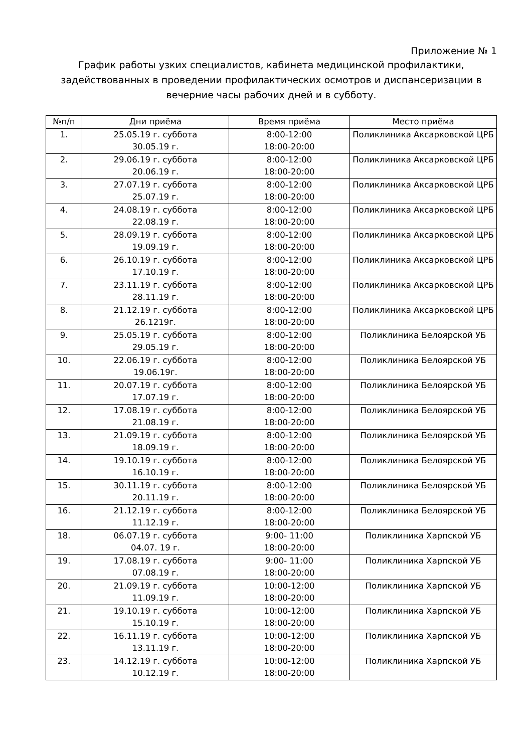Приложение № 1
График работы узких специалистов, кабинета медицинской профилактики, задействованных в проведении профилактических осмотров и диспансеризации в вечерние часы рабочих дней и в субботу.
| №п/п | Дни приёма | Время приёма | Место приёма |
| --- | --- | --- | --- |
| 1. | 25.05.19 г. суббота 30.05.19 г. | 8:00-12:00 18:00-20:00 | Поликлиника Аксарковской ЦРБ |
| 2. | 29.06.19 г. суббота 20.06.19 г. | 8:00-12:00 18:00-20:00 | Поликлиника Аксарковской ЦРБ |
| 3. | 27.07.19 г. суббота 25.07.19 г. | 8:00-12:00 18:00-20:00 | Поликлиника Аксарковской ЦРБ |
| 4. | 24.08.19 г. суббота 22.08.19 г. | 8:00-12:00 18:00-20:00 | Поликлиника Аксарковской ЦРБ |
| 5. | 28.09.19 г. суббота 19.09.19 г. | 8:00-12:00 18:00-20:00 | Поликлиника Аксарковской ЦРБ |
| 6. | 26.10.19 г. суббота 17.10.19 г. | 8:00-12:00 18:00-20:00 | Поликлиника Аксарковской ЦРБ |
| 7. | 23.11.19 г. суббота 28.11.19 г. | 8:00-12:00 18:00-20:00 | Поликлиника Аксарковской ЦРБ |
| 8. | 21.12.19 г. суббота 26.1219г. | 8:00-12:00 18:00-20:00 | Поликлиника Аксарковской ЦРБ |
| 9. | 25.05.19 г. суббота 29.05.19 г. | 8:00-12:00 18:00-20:00 | Поликлиника Белоярской УБ |
| 10. | 22.06.19 г. суббота 19.06.19г. | 8:00-12:00 18:00-20:00 | Поликлиника Белоярской УБ |
| 11. | 20.07.19 г. суббота 17.07.19 г. | 8:00-12:00 18:00-20:00 | Поликлиника Белоярской УБ |
| 12. | 17.08.19 г. суббота 21.08.19 г. | 8:00-12:00 18:00-20:00 | Поликлиника Белоярской УБ |
| 13. | 21.09.19 г. суббота 18.09.19 г. | 8:00-12:00 18:00-20:00 | Поликлиника Белоярской УБ |
| 14. | 19.10.19 г. суббота 16.10.19 г. | 8:00-12:00 18:00-20:00 | Поликлиника Белоярской УБ |
| 15. | 30.11.19 г. суббота 20.11.19 г. | 8:00-12:00 18:00-20:00 | Поликлиника Белоярской УБ |
| 16. | 21.12.19 г. суббота 11.12.19 г. | 8:00-12:00 18:00-20:00 | Поликлиника Белоярской УБ |
| 18. | 06.07.19 г. суббота 04.07. 19 г. | 9:00- 11:00 18:00-20:00 | Поликлиника Харпской УБ |
| 19. | 17.08.19 г. суббота 07.08.19 г. | 9:00- 11:00 18:00-20:00 | Поликлиника Харпской УБ |
| 20. | 21.09.19 г. суббота 11.09.19 г. | 10:00-12:00 18:00-20:00 | Поликлиника Харпской УБ |
| 21. | 19.10.19 г. суббота 15.10.19 г. | 10:00-12:00 18:00-20:00 | Поликлиника Харпской УБ |
| 22. | 16.11.19 г. суббота 13.11.19 г. | 10:00-12:00 18:00-20:00 | Поликлиника Харпской УБ |
| 23. | 14.12.19 г. суббота 10.12.19 г. | 10:00-12:00 18:00-20:00 | Поликлиника Харпской УБ |